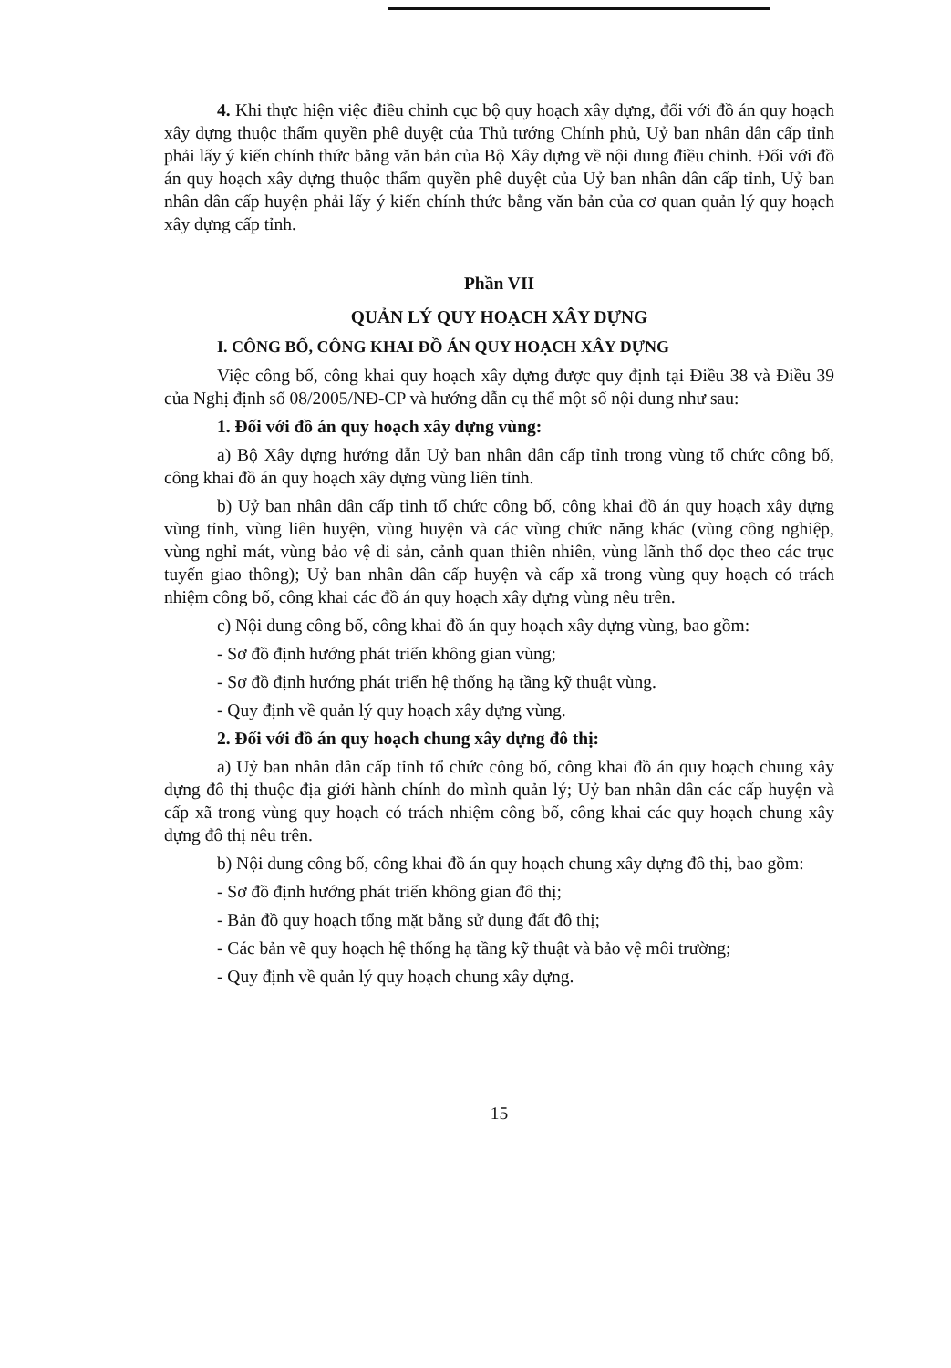4. Khi thực hiện việc điều chỉnh cục bộ quy hoạch xây dựng, đối với đồ án quy hoạch xây dựng thuộc thẩm quyền phê duyệt của Thủ tướng Chính phủ, Uỷ ban nhân dân cấp tỉnh phải lấy ý kiến chính thức bằng văn bản của Bộ Xây dựng về nội dung điều chỉnh. Đối với đồ án quy hoạch xây dựng thuộc thẩm quyền phê duyệt của Uỷ ban nhân dân cấp tỉnh, Uỷ ban nhân dân cấp huyện phải lấy ý kiến chính thức bằng văn bản của cơ quan quản lý quy hoạch xây dựng cấp tỉnh.
Phần VII
QUẢN LÝ QUY HOẠCH XÂY DỰNG
I. CÔNG BỐ, CÔNG KHAI ĐỒ ÁN QUY HOẠCH XÂY DỰNG
Việc công bố, công khai quy hoạch xây dựng được quy định tại Điều 38 và Điều 39 của Nghị định số 08/2005/NĐ-CP và hướng dẫn cụ thể một số nội dung như sau:
1. Đối với đồ án quy hoạch xây dựng vùng:
a) Bộ Xây dựng hướng dẫn Uỷ ban nhân dân cấp tỉnh trong vùng tổ chức công bố, công khai đồ án quy hoạch xây dựng vùng liên tỉnh.
b) Uỷ ban nhân dân cấp tỉnh tổ chức công bố, công khai đồ án quy hoạch xây dựng vùng tỉnh, vùng liên huyện, vùng huyện và các vùng chức năng khác (vùng công nghiệp, vùng nghỉ mát, vùng bảo vệ di sản, cảnh quan thiên nhiên, vùng lãnh thổ dọc theo các trục tuyến giao thông); Uỷ ban nhân dân cấp huyện và cấp xã trong vùng quy hoạch có trách nhiệm công bố, công khai các đồ án quy hoạch xây dựng vùng nêu trên.
c) Nội dung công bố, công khai đồ án quy hoạch xây dựng vùng, bao gồm:
- Sơ đồ định hướng phát triển không gian vùng;
- Sơ đồ định hướng phát triển hệ thống hạ tầng kỹ thuật vùng.
- Quy định về quản lý quy hoạch xây dựng vùng.
2. Đối với đồ án quy hoạch chung xây dựng đô thị:
a) Uỷ ban nhân dân cấp tỉnh tổ chức công bố, công khai đồ án quy hoạch chung xây dựng đô thị thuộc địa giới hành chính do mình quản lý; Uỷ ban nhân dân các cấp huyện và cấp xã trong vùng quy hoạch có trách nhiệm công bố, công khai các quy hoạch chung xây dựng đô thị nêu trên.
b) Nội dung công bố, công khai đồ án quy hoạch chung xây dựng đô thị, bao gồm:
- Sơ đồ định hướng phát triển không gian đô thị;
- Bản đồ quy hoạch tổng mặt bằng sử dụng đất đô thị;
- Các bản vẽ quy hoạch hệ thống hạ tầng kỹ thuật và bảo vệ môi trường;
- Quy định về quản lý quy hoạch chung xây dựng.
15